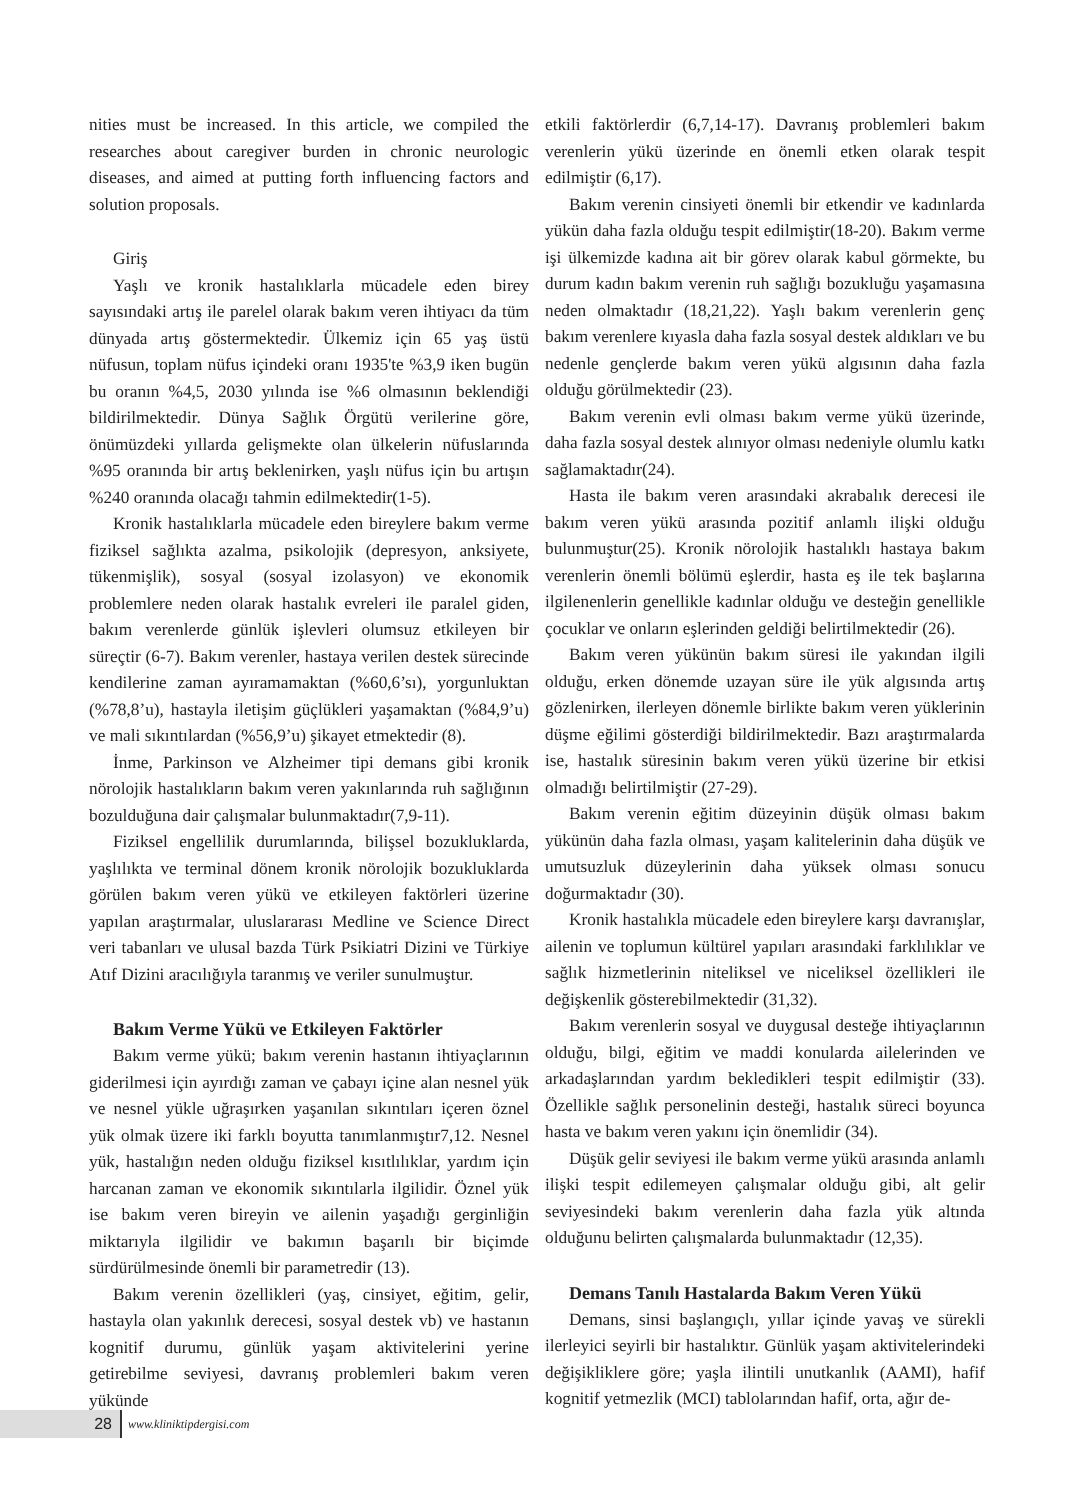nities must be increased. In this article, we compiled the researches about caregiver burden in chronic neurologic diseases, and aimed at putting forth influencing factors and solution proposals.
Giriş
Yaşlı ve kronik hastalıklarla mücadele eden birey sayısındaki artış ile parelel olarak bakım veren ihtiyacı da tüm dünyada artış göstermektedir. Ülkemiz için 65 yaş üstü nüfusun, toplam nüfus içindeki oranı 1935'te %3,9 iken bugün bu oranın %4,5, 2030 yılında ise %6 olmasının beklendiği bildirilmektedir. Dünya Sağlık Örgütü verilerine göre, önümüzdeki yıllarda gelişmekte olan ülkelerin nüfuslarında %95 oranında bir artış beklenirken, yaşlı nüfus için bu artışın %240 oranında olacağı tahmin edilmektedir(1-5).
Kronik hastalıklarla mücadele eden bireylere bakım verme fiziksel sağlıkta azalma, psikolojik (depresyon, anksiyete, tükenmişlik), sosyal (sosyal izolasyon) ve ekonomik problemlere neden olarak hastalık evreleri ile paralel giden, bakım verenlerde günlük işlevleri olumsuz etkileyen bir süreçtir (6-7). Bakım verenler, hastaya verilen destek sürecinde kendilerine zaman ayıramamaktan (%60,6’sı), yorgunluktan (%78,8’u), hastayla iletişim güçlükleri yaşamaktan (%84,9’u) ve mali sıkıntılardan (%56,9’u) şikayet etmektedir (8).
İnme, Parkinson ve Alzheimer tipi demans gibi kronik nörolojik hastalıkların bakım veren yakınlarında ruh sağlığının bozulduğuna dair çalışmalar bulunmaktadır(7,9-11).
Fiziksel engellilik durumlarında, bilişsel bozukluklarda, yaşlılıkta ve terminal dönem kronik nörolojik bozukluklarda görülen bakım veren yükü ve etkileyen faktörleri üzerine yapılan araştırmalar, uluslararası Medline ve Science Direct veri tabanları ve ulusal bazda Türk Psikiatri Dizini ve Türkiye Atıf Dizini aracılığıyla taranmış ve veriler sunulmuştur.
Bakım Verme Yükü ve Etkileyen Faktörler
Bakım verme yükü; bakım verenin hastanın ihtiyaçlarının giderilmesi için ayırdığı zaman ve çabayı içine alan nesnel yük ve nesnel yükle uğraşırken yaşanılan sıkıntıları içeren öznel yük olmak üzere iki farklı boyutta tanımlanmıştır7,12. Nesnel yük, hastalığın neden olduğu fiziksel kısıtlılıklar, yardım için harcanan zaman ve ekonomik sıkıntılarla ilgilidir. Öznel yük ise bakım veren bireyin ve ailenin yaşadığı gerginliğin miktarıyla ilgilidir ve bakımın başarılı bir biçimde sürdürülmesinde önemli bir parametredir (13).
Bakım verenin özellikleri (yaş, cinsiyet, eğitim, gelir, hastayla olan yakınlık derecesi, sosyal destek vb) ve hastanın kognitif durumu, günlük yaşam aktivitelerini yerine getirebilme seviyesi, davranış problemleri bakım veren yükünde
etkili faktörlerdir (6,7,14-17). Davranış problemleri bakım verenlerin yükü üzerinde en önemli etken olarak tespit edilmiştir (6,17).
Bakım verenin cinsiyeti önemli bir etkendir ve kadınlarda yükün daha fazla olduğu tespit edilmiştir(18-20). Bakım verme işi ülkemizde kadına ait bir görev olarak kabul görmekte, bu durum kadın bakım verenin ruh sağlığı bozukluğu yaşamasına neden olmaktadır (18,21,22). Yaşlı bakım verenlerin genç bakım verenlere kıyasla daha fazla sosyal destek aldıkları ve bu nedenle gençlerde bakım veren yükü algısının daha fazla olduğu görülmektedir (23).
Bakım verenin evli olması bakım verme yükü üzerinde, daha fazla sosyal destek alınıyor olması nedeniyle olumlu katkı sağlamaktadır(24).
Hasta ile bakım veren arasındaki akrabalık derecesi ile bakım veren yükü arasında pozitif anlamlı ilişki olduğu bulunmuştur(25). Kronik nörolojik hastalıklı hastaya bakım verenlerin önemli bölümü eşlerdir, hasta eş ile tek başlarına ilgilenenlerin genellikle kadınlar olduğu ve desteğin genellikle çocuklar ve onların eşlerinden geldiği belirtilmektedir (26).
Bakım veren yükünün bakım süresi ile yakından ilgili olduğu, erken dönemde uzayan süre ile yük algısında artış gözlenirken, ilerleyen dönemle birlikte bakım veren yüklerinin düşme eğilimi gösterdiği bildirilmektedir. Bazı araştırmalarda ise, hastalık süresinin bakım veren yükü üzerine bir etkisi olmadığı belirtilmiştir (27-29).
Bakım verenin eğitim düzeyinin düşük olması bakım yükünün daha fazla olması, yaşam kalitelerinin daha düşük ve umutsuzluk düzeylerinin daha yüksek olması sonucu doğurmaktadır (30).
Kronik hastalıkla mücadele eden bireylere karşı davranışlar, ailenin ve toplumun kültürel yapıları arasındaki farklılıklar ve sağlık hizmetlerinin niteliksel ve niceliksel özellikleri ile değişkenlik gösterebilmektedir (31,32).
Bakım verenlerin sosyal ve duygusal desteğe ihtiyaçlarının olduğu, bilgi, eğitim ve maddi konularda ailelerinden ve arkadaşlarından yardım bekledikleri tespit edilmiştir (33). Özellikle sağlık personelinin desteği, hastalık süreci boyunca hasta ve bakım veren yakını için önemlidir (34).
Düşük gelir seviyesi ile bakım verme yükü arasında anlamlı ilişki tespit edilemeyen çalışmalar olduğu gibi, alt gelir seviyesindeki bakım verenlerin daha fazla yük altında olduğunu belirten çalışmalarda bulunmaktadır (12,35).
Demans Tanılı Hastalarda Bakım Veren Yükü
Demans, sinsi başlangıçlı, yıllar içinde yavaş ve sürekli ilerleyici seyirli bir hastalıktır. Günlük yaşam aktivitelerindeki değişikliklere göre; yaşla ilintili unutkanlık (AAMI), hafif kognitif yetmezlik (MCI) tablolarından hafif, orta, ağır de-
28
www.kliniktipdergisi.com